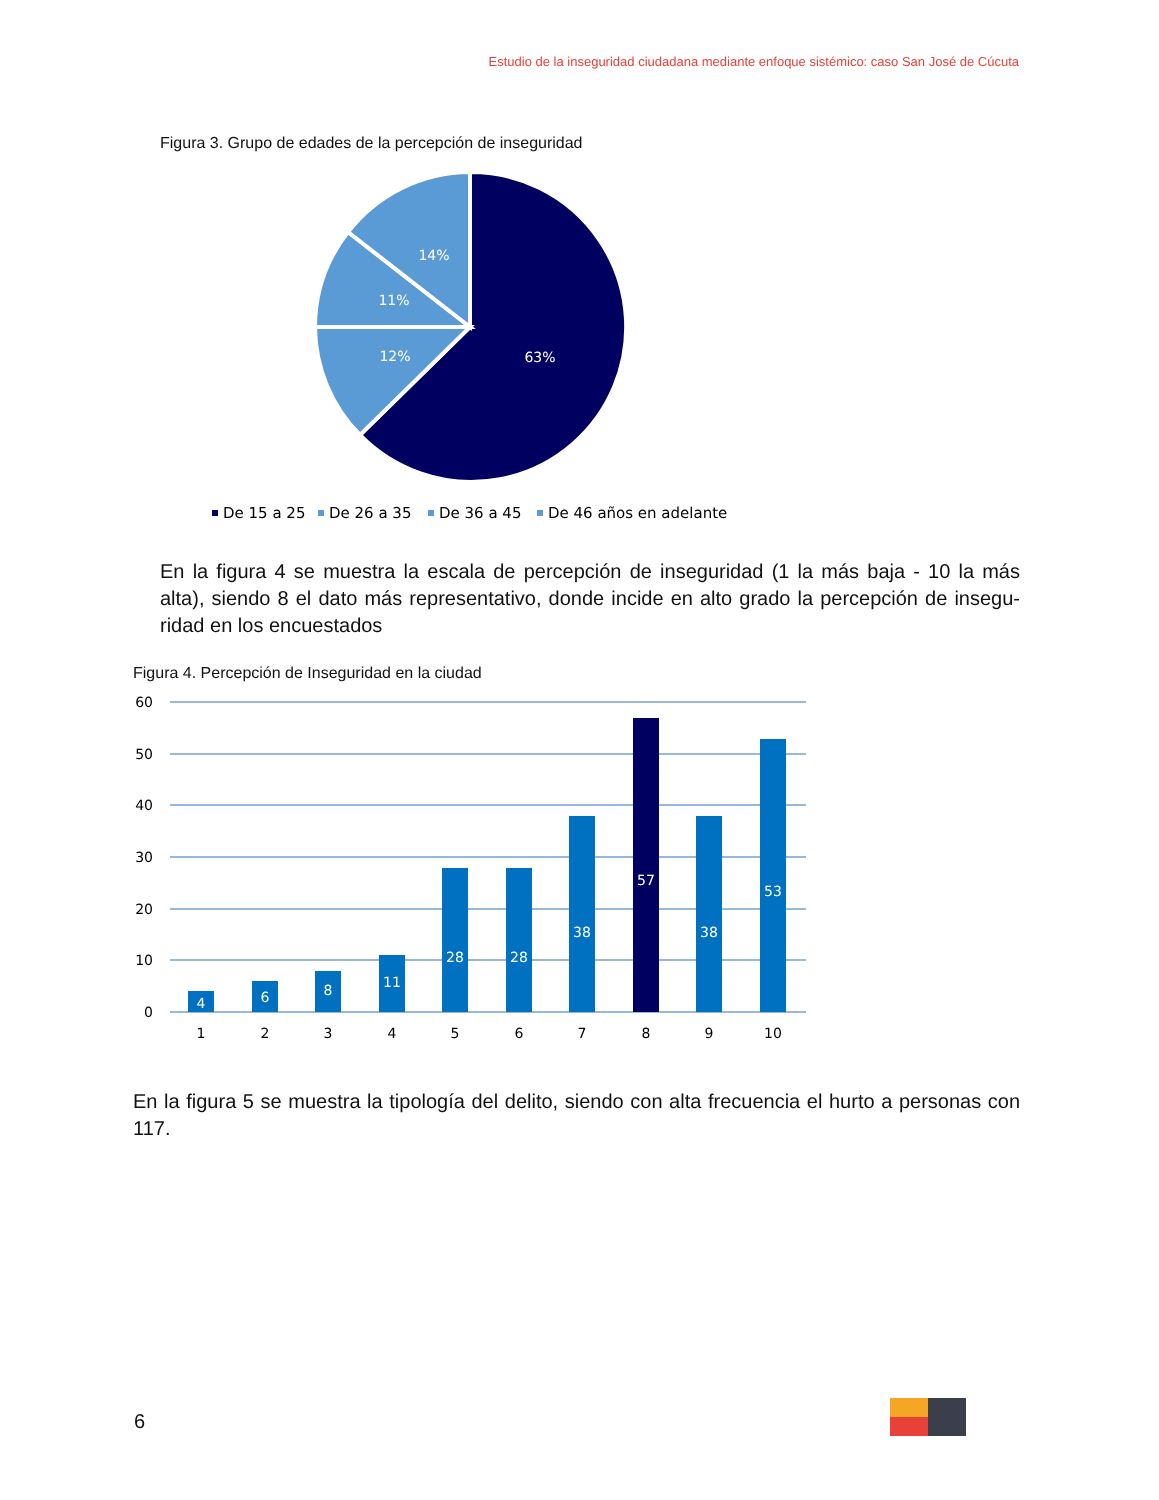Estudio de la inseguridad ciudadana mediante enfoque sistémico: caso San José de Cúcuta
Figura 3. Grupo de edades de la percepción de inseguridad
63%
12%
11%
14%
De 15 a 25
De 26 a 35
De 36 a 45
De 46 años en adelante
En la figura 4 se muestra la escala de percepción de inseguridad (1 la más baja - 10 la más alta), siendo 8 el dato más representativo, donde incide en alto grado la percepción de insegu­ridad en los encuestados
Figura 4. Percepción de Inseguridad en la ciudad
60
50
40
30
20
10
0
4
6
8
11
28
28
38
57
38
53
1
2
3
4
5
6
7
8
9
10
En la figura 5 se muestra la tipología del delito, siendo con alta frecuencia el hurto a personas con 117.
6